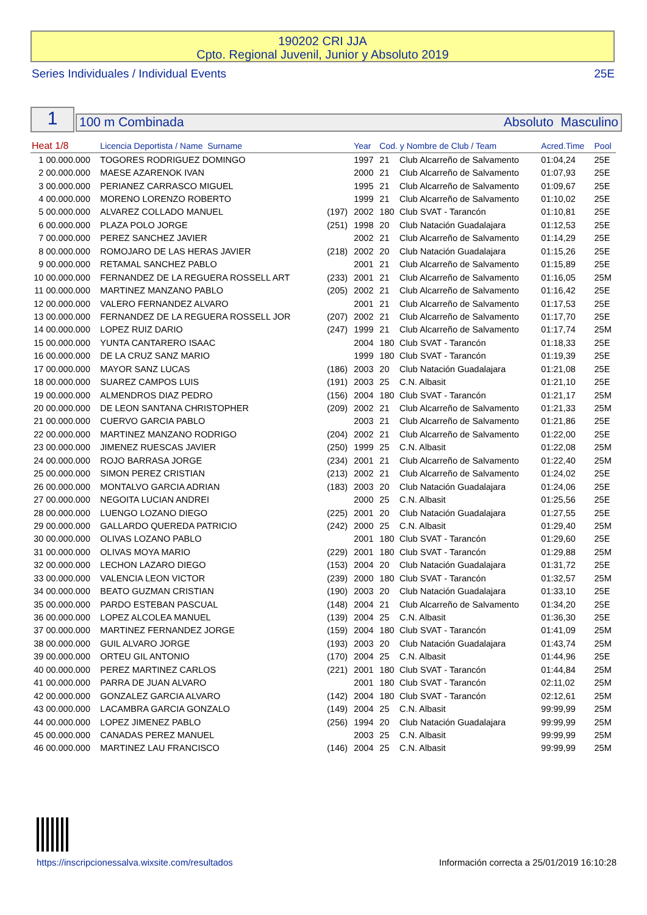190202 CRI JJA
Cpto. Regional Juvenil, Junior y Absoluto 2019
Series Individuales / Individual Events 25E
1 100 m Combinada Absoluto Masculino
| Heat 1/8 | | Licencia Deportista / Name Surname | | | Year | Cod. y Nombre de Club / Team | | Acred.Time | Pool |
| --- | --- | --- | --- | --- | --- | --- | --- | --- | --- |
| 1 | 00.000.000 | TOGORES RODRIGUEZ DOMINGO | | | 1997 | 21 | Club Alcarreño de Salvamento | 01:04,24 | 25E |
| 2 | 00.000.000 | MAESE AZARENOK IVAN | | | 2000 | 21 | Club Alcarreño de Salvamento | 01:07,93 | 25E |
| 3 | 00.000.000 | PERIANEZ CARRASCO MIGUEL | | | 1995 | 21 | Club Alcarreño de Salvamento | 01:09,67 | 25E |
| 4 | 00.000.000 | MORENO LORENZO ROBERTO | | | 1999 | 21 | Club Alcarreño de Salvamento | 01:10,02 | 25E |
| 5 | 00.000.000 | ALVAREZ COLLADO MANUEL | | (197) | 2002 | 180 | Club SVAT - Tarancón | 01:10,81 | 25E |
| 6 | 00.000.000 | PLAZA POLO JORGE | | (251) | 1998 | 20 | Club Natación Guadalajara | 01:12,53 | 25E |
| 7 | 00.000.000 | PEREZ SANCHEZ JAVIER | | | 2002 | 21 | Club Alcarreño de Salvamento | 01:14,29 | 25E |
| 8 | 00.000.000 | ROMOJARO DE LAS HERAS JAVIER | | (218) | 2002 | 20 | Club Natación Guadalajara | 01:15,26 | 25E |
| 9 | 00.000.000 | RETAMAL SANCHEZ PABLO | | | 2001 | 21 | Club Alcarreño de Salvamento | 01:15,89 | 25E |
| 10 | 00.000.000 | FERNANDEZ DE LA REGUERA ROSSELL ART | | (233) | 2001 | 21 | Club Alcarreño de Salvamento | 01:16,05 | 25M |
| 11 | 00.000.000 | MARTINEZ MANZANO PABLO | | (205) | 2002 | 21 | Club Alcarreño de Salvamento | 01:16,42 | 25E |
| 12 | 00.000.000 | VALERO FERNANDEZ ALVARO | | | 2001 | 21 | Club Alcarreño de Salvamento | 01:17,53 | 25E |
| 13 | 00.000.000 | FERNANDEZ DE LA REGUERA ROSSELL JOR | | (207) | 2002 | 21 | Club Alcarreño de Salvamento | 01:17,70 | 25E |
| 14 | 00.000.000 | LOPEZ RUIZ DARIO | | (247) | 1999 | 21 | Club Alcarreño de Salvamento | 01:17,74 | 25M |
| 15 | 00.000.000 | YUNTA CANTARERO ISAAC | | | 2004 | 180 | Club SVAT - Tarancón | 01:18,33 | 25E |
| 16 | 00.000.000 | DE LA CRUZ SANZ MARIO | | | 1999 | 180 | Club SVAT - Tarancón | 01:19,39 | 25E |
| 17 | 00.000.000 | MAYOR SANZ LUCAS | | (186) | 2003 | 20 | Club Natación Guadalajara | 01:21,08 | 25E |
| 18 | 00.000.000 | SUAREZ CAMPOS LUIS | | (191) | 2003 | 25 | C.N. Albasit | 01:21,10 | 25E |
| 19 | 00.000.000 | ALMENDROS DIAZ PEDRO | | (156) | 2004 | 180 | Club SVAT - Tarancón | 01:21,17 | 25M |
| 20 | 00.000.000 | DE LEON SANTANA CHRISTOPHER | | (209) | 2002 | 21 | Club Alcarreño de Salvamento | 01:21,33 | 25M |
| 21 | 00.000.000 | CUERVO GARCIA PABLO | | | 2003 | 21 | Club Alcarreño de Salvamento | 01:21,86 | 25E |
| 22 | 00.000.000 | MARTINEZ MANZANO RODRIGO | | (204) | 2002 | 21 | Club Alcarreño de Salvamento | 01:22,00 | 25E |
| 23 | 00.000.000 | JIMENEZ RUESCAS JAVIER | | (250) | 1999 | 25 | C.N. Albasit | 01:22,08 | 25M |
| 24 | 00.000.000 | ROJO BARRASA JORGE | | (234) | 2001 | 21 | Club Alcarreño de Salvamento | 01:22,40 | 25M |
| 25 | 00.000.000 | SIMON PEREZ CRISTIAN | | (213) | 2002 | 21 | Club Alcarreño de Salvamento | 01:24,02 | 25E |
| 26 | 00.000.000 | MONTALVO GARCIA ADRIAN | | (183) | 2003 | 20 | Club Natación Guadalajara | 01:24,06 | 25E |
| 27 | 00.000.000 | NEGOITA LUCIAN ANDREI | | | 2000 | 25 | C.N. Albasit | 01:25,56 | 25E |
| 28 | 00.000.000 | LUENGO LOZANO DIEGO | | (225) | 2001 | 20 | Club Natación Guadalajara | 01:27,55 | 25E |
| 29 | 00.000.000 | GALLARDO QUEREDA PATRICIO | | (242) | 2000 | 25 | C.N. Albasit | 01:29,40 | 25M |
| 30 | 00.000.000 | OLIVAS LOZANO PABLO | | | 2001 | 180 | Club SVAT - Tarancón | 01:29,60 | 25E |
| 31 | 00.000.000 | OLIVAS MOYA MARIO | | (229) | 2001 | 180 | Club SVAT - Tarancón | 01:29,88 | 25M |
| 32 | 00.000.000 | LECHON LAZARO DIEGO | | (153) | 2004 | 20 | Club Natación Guadalajara | 01:31,72 | 25E |
| 33 | 00.000.000 | VALENCIA LEON VICTOR | | (239) | 2000 | 180 | Club SVAT - Tarancón | 01:32,57 | 25M |
| 34 | 00.000.000 | BEATO GUZMAN CRISTIAN | | (190) | 2003 | 20 | Club Natación Guadalajara | 01:33,10 | 25E |
| 35 | 00.000.000 | PARDO ESTEBAN PASCUAL | | (148) | 2004 | 21 | Club Alcarreño de Salvamento | 01:34,20 | 25E |
| 36 | 00.000.000 | LOPEZ ALCOLEA MANUEL | | (139) | 2004 | 25 | C.N. Albasit | 01:36,30 | 25E |
| 37 | 00.000.000 | MARTINEZ FERNANDEZ JORGE | | (159) | 2004 | 180 | Club SVAT - Tarancón | 01:41,09 | 25M |
| 38 | 00.000.000 | GUIL ALVARO JORGE | | (193) | 2003 | 20 | Club Natación Guadalajara | 01:43,74 | 25M |
| 39 | 00.000.000 | ORTEU GIL ANTONIO | | (170) | 2004 | 25 | C.N. Albasit | 01:44,96 | 25E |
| 40 | 00.000.000 | PEREZ MARTINEZ CARLOS | | (221) | 2001 | 180 | Club SVAT - Tarancón | 01:44,84 | 25M |
| 41 | 00.000.000 | PARRA DE JUAN ALVARO | | | 2001 | 180 | Club SVAT - Tarancón | 02:11,02 | 25M |
| 42 | 00.000.000 | GONZALEZ GARCIA ALVARO | | (142) | 2004 | 180 | Club SVAT - Tarancón | 02:12,61 | 25M |
| 43 | 00.000.000 | LACAMBRA GARCIA GONZALO | | (149) | 2004 | 25 | C.N. Albasit | 99:99,99 | 25M |
| 44 | 00.000.000 | LOPEZ JIMENEZ PABLO | | (256) | 1994 | 20 | Club Natación Guadalajara | 99:99,99 | 25M |
| 45 | 00.000.000 | CANADAS PEREZ MANUEL | | | 2003 | 25 | C.N. Albasit | 99:99,99 | 25M |
| 46 | 00.000.000 | MARTINEZ LAU FRANCISCO | | (146) | 2004 | 25 | C.N. Albasit | 99:99,99 | 25M |
https://inscripcionessalva.wixsite.com/resultados
Información correcta a 25/01/2019 16:10:28